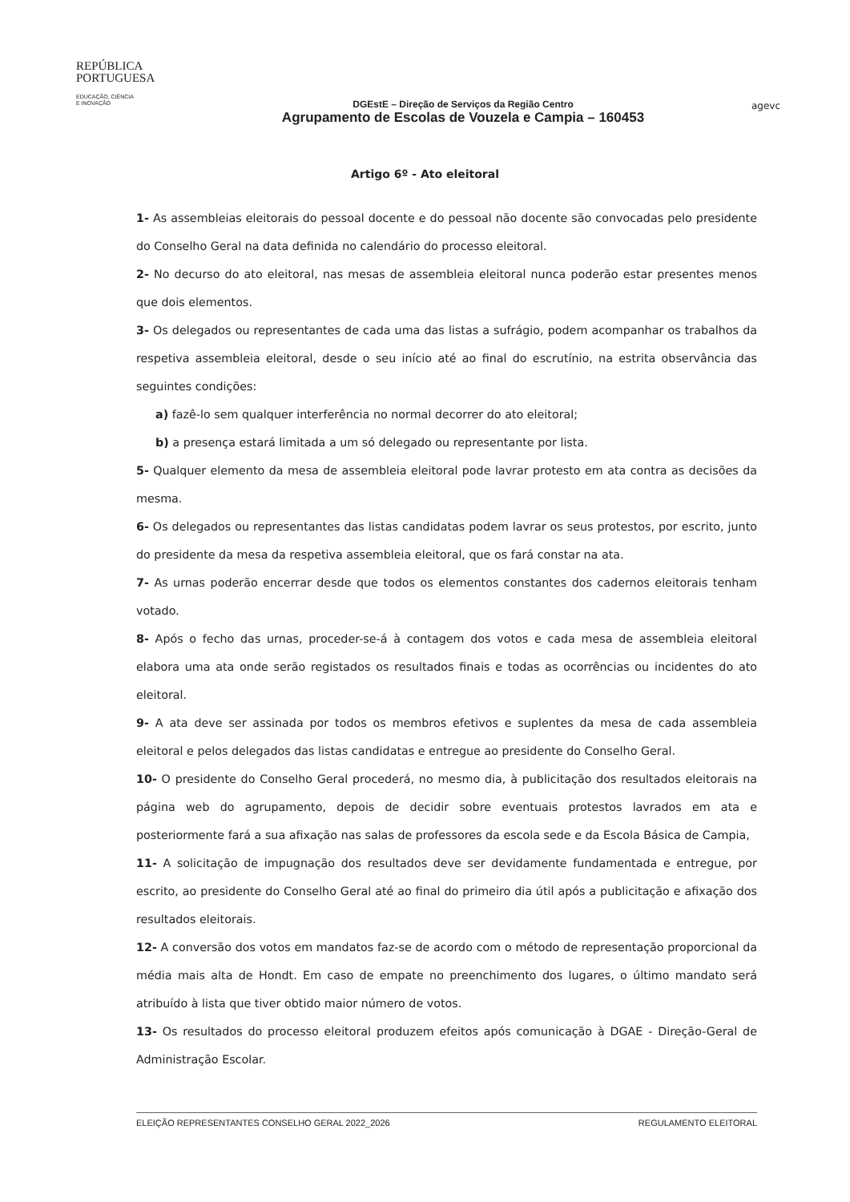REPÚBLICA
PORTUGUESA
EDUCAÇÃO, CIÊNCIA
E INOVAÇÃO
DGEstE – Direção de Serviços da Região Centro
Agrupamento de Escolas de Vouzela e Campia – 160453
agevc
Artigo 6º - Ato eleitoral
1- As assembleias eleitorais do pessoal docente e do pessoal não docente são convocadas pelo presidente do Conselho Geral na data definida no calendário do processo eleitoral.
2- No decurso do ato eleitoral, nas mesas de assembleia eleitoral nunca poderão estar presentes menos que dois elementos.
3- Os delegados ou representantes de cada uma das listas a sufrágio, podem acompanhar os trabalhos da respetiva assembleia eleitoral, desde o seu início até ao final do escrutínio, na estrita observância das seguintes condições:
a) fazê-lo sem qualquer interferência no normal decorrer do ato eleitoral;
b) a presença estará limitada a um só delegado ou representante por lista.
5- Qualquer elemento da mesa de assembleia eleitoral pode lavrar protesto em ata contra as decisões da mesma.
6- Os delegados ou representantes das listas candidatas podem lavrar os seus protestos, por escrito, junto do presidente da mesa da respetiva assembleia eleitoral, que os fará constar na ata.
7- As urnas poderão encerrar desde que todos os elementos constantes dos cadernos eleitorais tenham votado.
8- Após o fecho das urnas, proceder-se-á à contagem dos votos e cada mesa de assembleia eleitoral elabora uma ata onde serão registados os resultados finais e todas as ocorrências ou incidentes do ato eleitoral.
9- A ata deve ser assinada por todos os membros efetivos e suplentes da mesa de cada assembleia eleitoral e pelos delegados das listas candidatas e entregue ao presidente do Conselho Geral.
10- O presidente do Conselho Geral procederá, no mesmo dia, à publicitação dos resultados eleitorais na página web do agrupamento, depois de decidir sobre eventuais protestos lavrados em ata e posteriormente fará a sua afixação nas salas de professores da escola sede e da Escola Básica de Campia,
11- A solicitação de impugnação dos resultados deve ser devidamente fundamentada e entregue, por escrito, ao presidente do Conselho Geral até ao final do primeiro dia útil após a publicitação e afixação dos resultados eleitorais.
12- A conversão dos votos em mandatos faz-se de acordo com o método de representação proporcional da média mais alta de Hondt. Em caso de empate no preenchimento dos lugares, o último mandato será atribuído à lista que tiver obtido maior número de votos.
13- Os resultados do processo eleitoral produzem efeitos após comunicação à DGAE - Direção-Geral de Administração Escolar.
ELEIÇÃO REPRESENTANTES CONSELHO GERAL 2022_2026 REGULAMENTO ELEITORAL